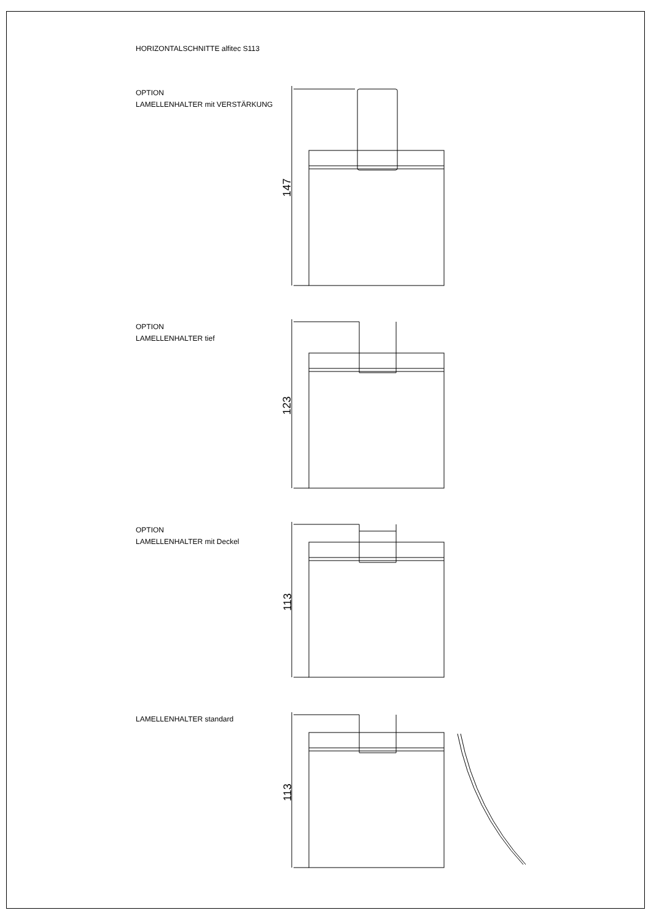HORIZONTALSCHNITTE alfitec S113
OPTION
LAMELLENHALTER mit VERSTÄRKUNG
OPTION
LAMELLENHALTER tief
OPTION
LAMELLENHALTER mit Deckel
LAMELLENHALTER standard
147
123
113
113